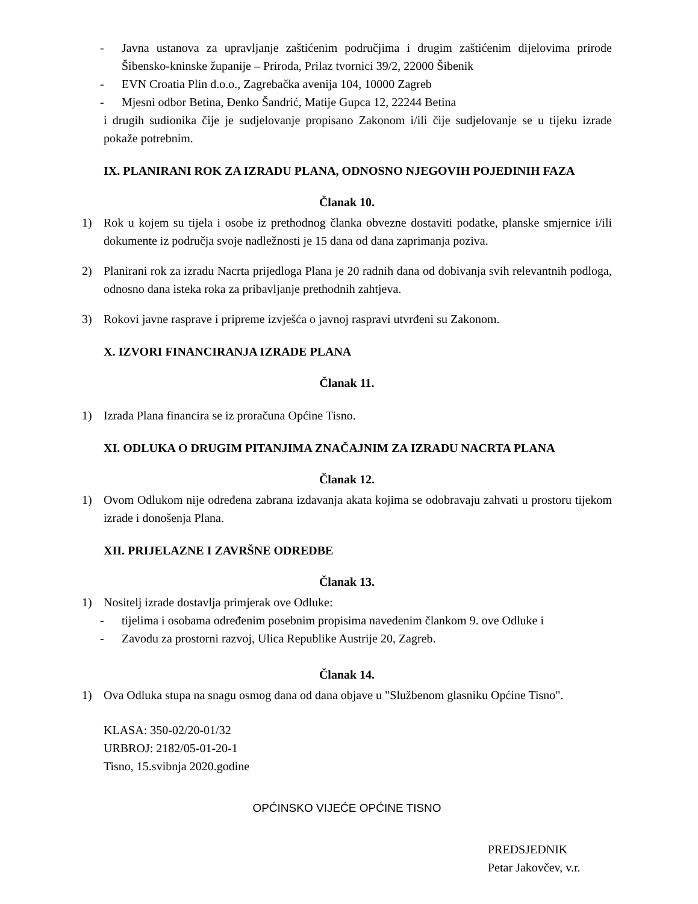- Javna ustanova za upravljanje zaštićenim područjima i drugim zaštićenim dijelovima prirode Šibensko-kninske županije – Priroda, Prilaz tvornici 39/2, 22000 Šibenik
- EVN Croatia Plin d.o.o., Zagrebačka avenija 104, 10000 Zagreb
- Mjesni odbor Betina, Đenko Šandrić, Matije Gupca 12, 22244 Betina
i drugih sudionika čije je sudjelovanje propisano Zakonom i/ili čije sudjelovanje se u tijeku izrade pokaže potrebnim.
IX. PLANIRANI ROK ZA IZRADU PLANA, ODNOSNO NJEGOVIH POJEDINIH FAZA
Članak 10.
1) Rok u kojem su tijela i osobe iz prethodnog članka obvezne dostaviti podatke, planske smjernice i/ili dokumente iz područja svoje nadležnosti je 15 dana od dana zaprimanja poziva.
2) Planirani rok za izradu Nacrta prijedloga Plana je 20 radnih dana od dobivanja svih relevantnih podloga, odnosno dana isteka roka za pribavljanje prethodnih zahtjeva.
3) Rokovi javne rasprave i pripreme izvješća o javnoj raspravi utvrđeni su Zakonom.
X. IZVORI FINANCIRANJA IZRADE PLANA
Članak 11.
1) Izrada Plana financira se iz proračuna Općine Tisno.
XI. ODLUKA O DRUGIM PITANJIMA ZNAČAJNIM ZA IZRADU NACRTA PLANA
Članak 12.
1) Ovom Odlukom nije određena zabrana izdavanja akata kojima se odobravaju zahvati u prostoru tijekom izrade i donošenja Plana.
XII. PRIJELAZNE I ZAVRŠNE ODREDBE
Članak 13.
1) Nositelj izrade dostavlja primjerak ove Odluke:
- tijelima i osobama određenim posebnim propisima navedenim člankom 9. ove Odluke i
- Zavodu za prostorni razvoj, Ulica Republike Austrije 20, Zagreb.
Članak 14.
1) Ova Odluka stupa na snagu osmog dana od dana objave u "Službenom glasniku Općine Tisno".
KLASA: 350-02/20-01/32
URBROJ: 2182/05-01-20-1
Tisno, 15.svibnja 2020.godine
OPĆINSKO VIJEĆE OPĆINE TISNO
PREDSJEDNIK
Petar Jakovčev, v.r.